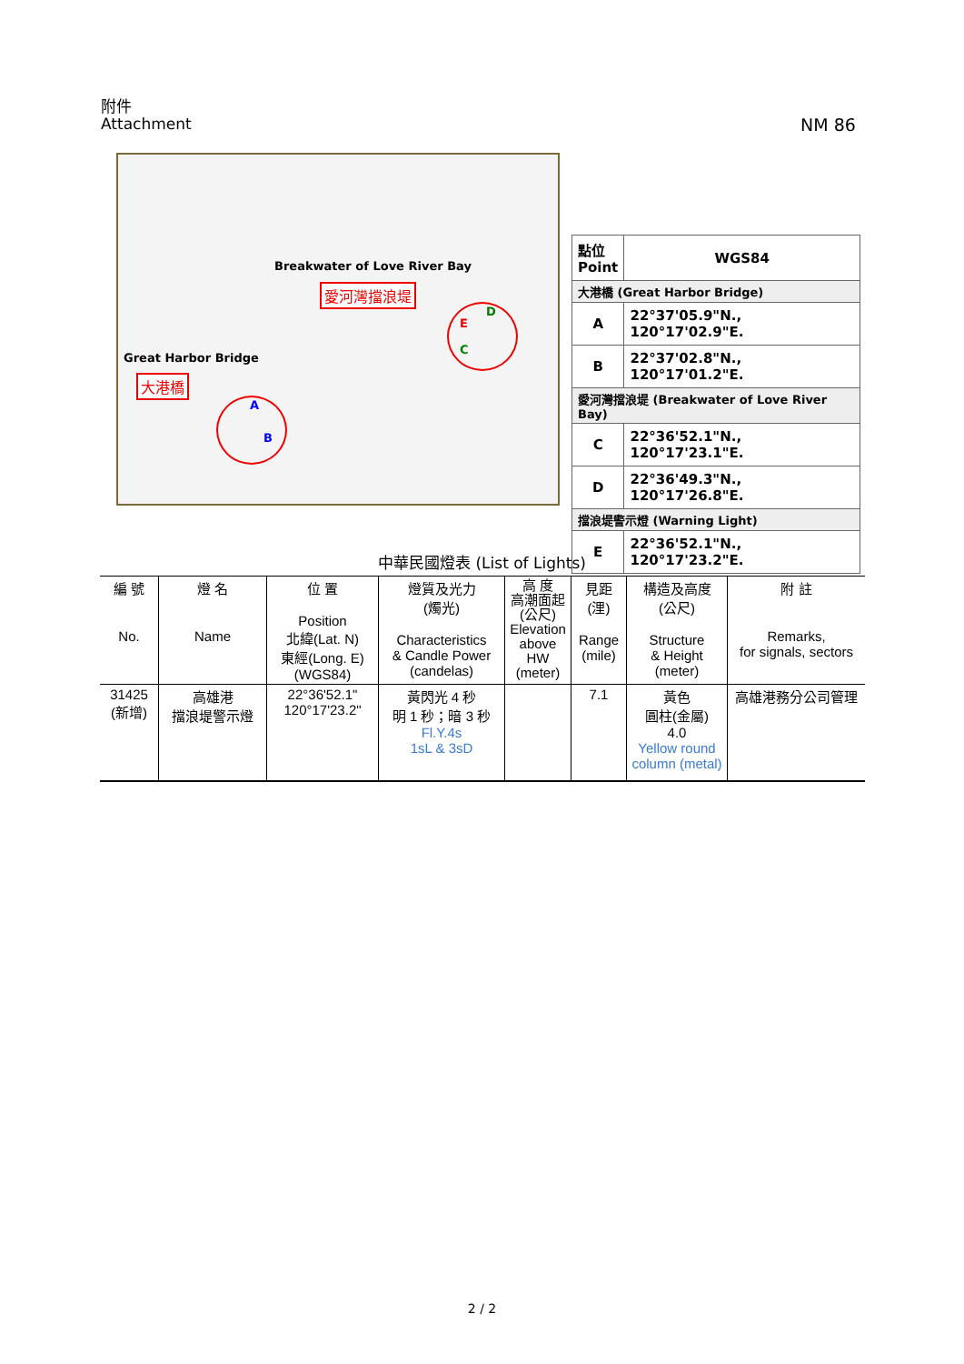附件
Attachment
NM 86
Breakwater of Love River Bay
愛河灣擋浪堤
Great Harbor Bridge
大港橋
D
E
C
A
B
| 點位 Point | WGS84 |
| --- | --- |
| 大港橋 (Great Harbor Bridge) | |
| A | 22°37'05.9"N., 120°17'02.9"E. |
| B | 22°37'02.8"N., 120°17'01.2"E. |
| 愛河灣擋浪堤 (Breakwater of Love River Bay) | |
| C | 22°36'52.1"N., 120°17'23.1"E. |
| D | 22°36'49.3"N., 120°17'26.8"E. |
| 擋浪堤警示燈 (Warning Light) | |
| E | 22°36'52.1"N., 120°17'23.2"E. |
中華民國燈表 (List of Lights)
| 編 號 No. | 燈 名 Name | 位 置 Position 北緯(Lat. N) 東經(Long. E) (WGS84) | 燈質及光力 (燭光) Characteristics & Candle Power (candelas) | 高 度 高潮面起 (公尺) Elevation above HW (meter) | 見距 (浬) Range (mile) | 構造及高度 (公尺) Structure & Height (meter) | 附 註 Remarks, for signals, sectors |
| --- | --- | --- | --- | --- | --- | --- | --- |
| 31425 (新增) | 高雄港 擋浪堤警示燈 | 22°36'52.1" 120°17'23.2" | 黃閃光 4 秒 明 1 秒；暗 3 秒 Fl.Y.4s 1sL & 3sD | | 7.1 | 黃色 圓柱(金屬) 4.0 Yellow round column (metal) | 高雄港務分公司管理 |
2 / 2